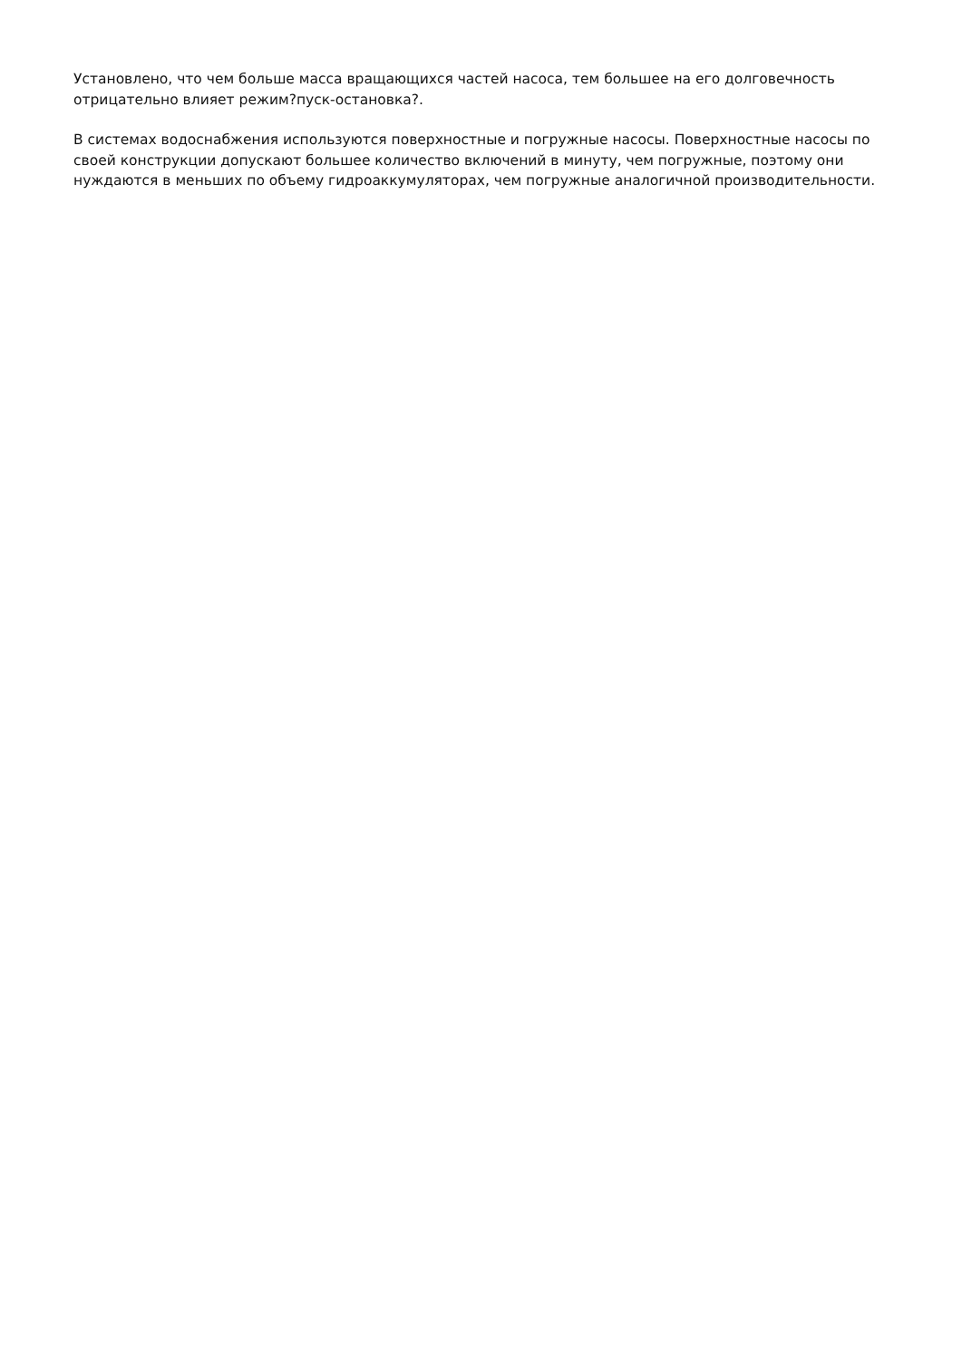Установлено, что чем больше масса вращающихся частей насоса, тем большее на его долговечность отрицательно влияет режим?пуск-остановка?.
В системах водоснабжения используются поверхностные и погружные насосы. Поверхностные насосы по своей конструкции допускают большее количество включений в минуту, чем погружные, поэтому они нуждаются в меньших по объему гидроаккумуляторах, чем погружные аналогичной производительности.